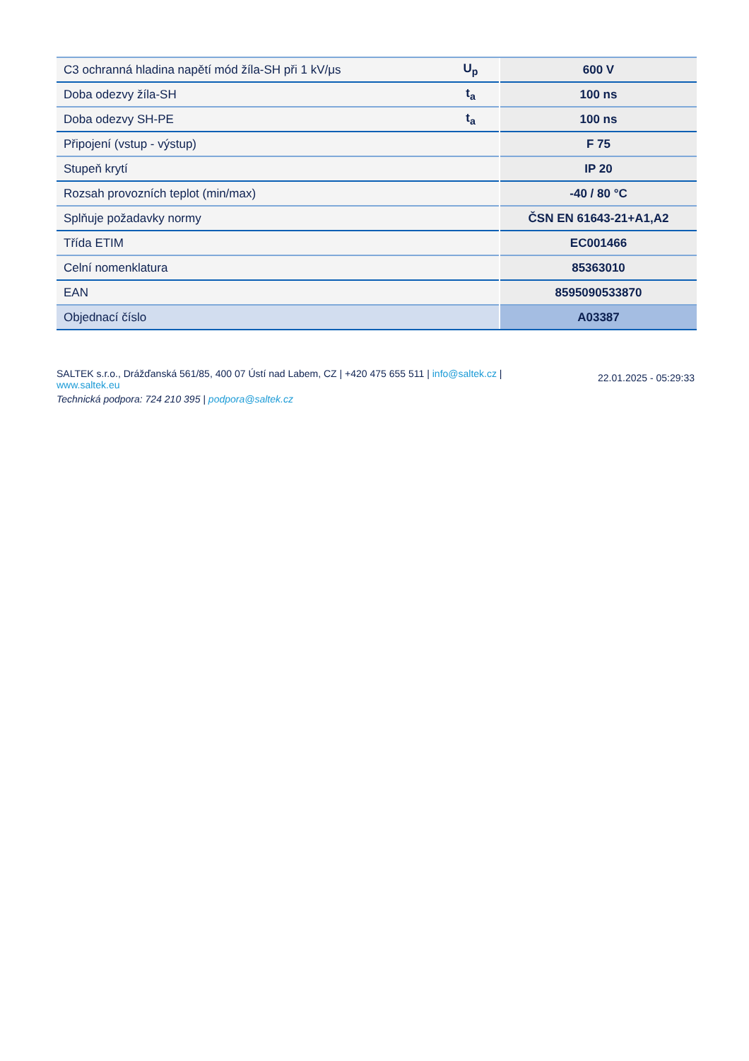| C3 ochranná hladina napětí mód žíla-SH při 1 kV/μs | U<sub>p</sub> | 600 V |
| Doba odezvy žíla-SH | t<sub>a</sub> | 100 ns |
| Doba odezvy SH-PE | t<sub>a</sub> | 100 ns |
| Připojení (vstup - výstup) | | F 75 |
| Stupeň krytí | | IP 20 |
| Rozsah provozních teplot (min/max) | | -40 / 80 °C |
| Splňuje požadavky normy | | ČSN EN 61643-21+A1,A2 |
| Třída ETIM | | EC001466 |
| Celní nomenklatura | | 85363010 |
| EAN | | 8595090533870 |
| Objednací číslo | | A03387 |
SALTEK s.r.o., Drážďanská 561/85, 400 07 Ústí nad Labem, CZ | +420 475 655 511 | info@saltek.cz | www.saltek.eu
Technická podpora: 724 210 395 | podpora@saltek.cz
22.01.2025 - 05:29:33